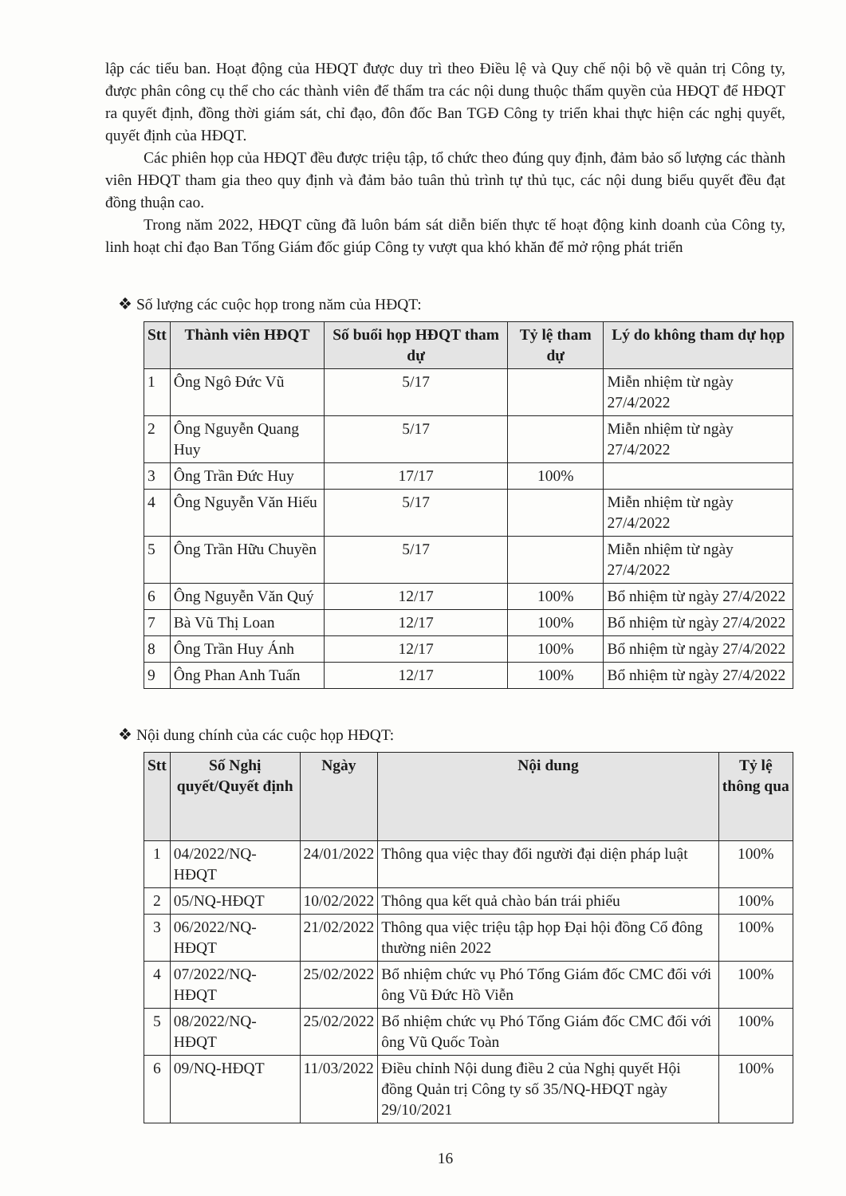lập các tiểu ban. Hoạt động của HĐQT được duy trì theo Điều lệ và Quy chế nội bộ về quản trị Công ty, được phân công cụ thể cho các thành viên để thẩm tra các nội dung thuộc thẩm quyền của HĐQT để HĐQT ra quyết định, đồng thời giám sát, chỉ đạo, đôn đốc Ban TGĐ Công ty triển khai thực hiện các nghị quyết, quyết định của HĐQT.
Các phiên họp của HĐQT đều được triệu tập, tổ chức theo đúng quy định, đảm bảo số lượng các thành viên HĐQT tham gia theo quy định và đảm bảo tuân thủ trình tự thủ tục, các nội dung biểu quyết đều đạt đồng thuận cao.
Trong năm 2022, HĐQT cũng đã luôn bám sát diễn biến thực tế hoạt động kinh doanh của Công ty, linh hoạt chỉ đạo Ban Tổng Giám đốc giúp Công ty vượt qua khó khăn để mở rộng phát triển
❖ Số lượng các cuộc họp trong năm của HĐQT:
| Stt | Thành viên HĐQT | Số buổi họp HĐQT tham dự | Tỷ lệ tham dự | Lý do không tham dự họp |
| --- | --- | --- | --- | --- |
| 1 | Ông Ngô Đức Vũ | 5/17 | | Miễn nhiệm từ ngày 27/4/2022 |
| 2 | Ông Nguyễn Quang Huy | 5/17 | | Miễn nhiệm từ ngày 27/4/2022 |
| 3 | Ông Trần Đức Huy | 17/17 | 100% | |
| 4 | Ông Nguyễn Văn Hiếu | 5/17 | | Miễn nhiệm từ ngày 27/4/2022 |
| 5 | Ông Trần Hữu Chuyền | 5/17 | | Miễn nhiệm từ ngày 27/4/2022 |
| 6 | Ông Nguyễn Văn Quý | 12/17 | 100% | Bổ nhiệm từ ngày 27/4/2022 |
| 7 | Bà Vũ Thị Loan | 12/17 | 100% | Bổ nhiệm từ ngày 27/4/2022 |
| 8 | Ông Trần Huy Ánh | 12/17 | 100% | Bổ nhiệm từ ngày 27/4/2022 |
| 9 | Ông Phan Anh Tuấn | 12/17 | 100% | Bổ nhiệm từ ngày 27/4/2022 |
❖ Nội dung chính của các cuộc họp HĐQT:
| Stt | Số Nghị quyết/Quyết định | Ngày | Nội dung | Tỷ lệ thông qua |
| --- | --- | --- | --- | --- |
| 1 | 04/2022/NQ-HĐQT | 24/01/2022 | Thông qua việc thay đổi người đại diện pháp luật | 100% |
| 2 | 05/NQ-HĐQT | 10/02/2022 | Thông qua kết quả chào bán trái phiếu | 100% |
| 3 | 06/2022/NQ-HĐQT | 21/02/2022 | Thông qua việc triệu tập họp Đại hội đồng Cổ đông thường niên 2022 | 100% |
| 4 | 07/2022/NQ-HĐQT | 25/02/2022 | Bổ nhiệm chức vụ Phó Tổng Giám đốc CMC đối với ông Vũ Đức Hồ Viễn | 100% |
| 5 | 08/2022/NQ-HĐQT | 25/02/2022 | Bổ nhiệm chức vụ Phó Tổng Giám đốc CMC đối với ông Vũ Quốc Toàn | 100% |
| 6 | 09/NQ-HĐQT | 11/03/2022 | Điều chỉnh Nội dung điều 2 của Nghị quyết Hội đồng Quản trị Công ty số 35/NQ-HĐQT ngày 29/10/2021 | 100% |
16